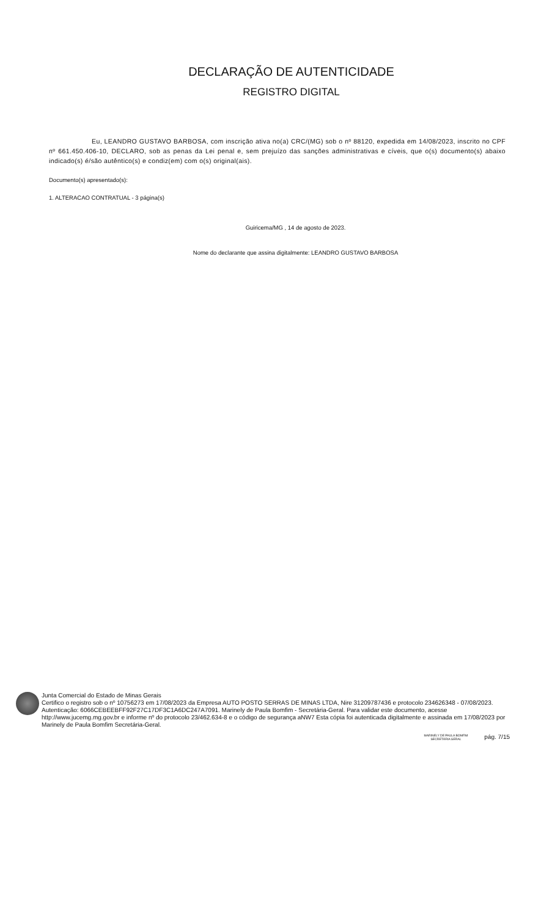DECLARAÇÃO DE AUTENTICIDADE
REGISTRO DIGITAL
Eu, LEANDRO GUSTAVO BARBOSA, com inscrição ativa no(a) CRC/(MG) sob o nº 88120, expedida em 14/08/2023, inscrito no CPF nº 661.450.406-10, DECLARO, sob as penas da Lei penal e, sem prejuízo das sanções administrativas e cíveis, que o(s) documento(s) abaixo indicado(s) é/são autêntico(s) e condiz(em) com o(s) original(ais).
Documento(s) apresentado(s):
1. ALTERACAO CONTRATUAL - 3 página(s)
Guiricema/MG , 14 de agosto de 2023.
Nome do declarante que assina digitalmente: LEANDRO GUSTAVO BARBOSA
Junta Comercial do Estado de Minas Gerais
Certifico o registro sob o nº 10756273 em 17/08/2023 da Empresa AUTO POSTO SERRAS DE MINAS LTDA, Nire 31209787436 e protocolo 234626348 - 07/08/2023. Autenticação: 6066CEBEEBFF92F27C17DF3C1A6DC247A7091. Marinely de Paula Bomfim - Secretária-Geral. Para validar este documento, acesse http://www.jucemg.mg.gov.br e informe nº do protocolo 23/462.634-8 e o código de segurança aNW7 Esta cópia foi autenticada digitalmente e assinada em 17/08/2023 por Marinely de Paula Bomfim Secretária-Geral.
MARINELY DE PAULA BOMFIM
SECRETÁRIA GERAL pág. 7/15